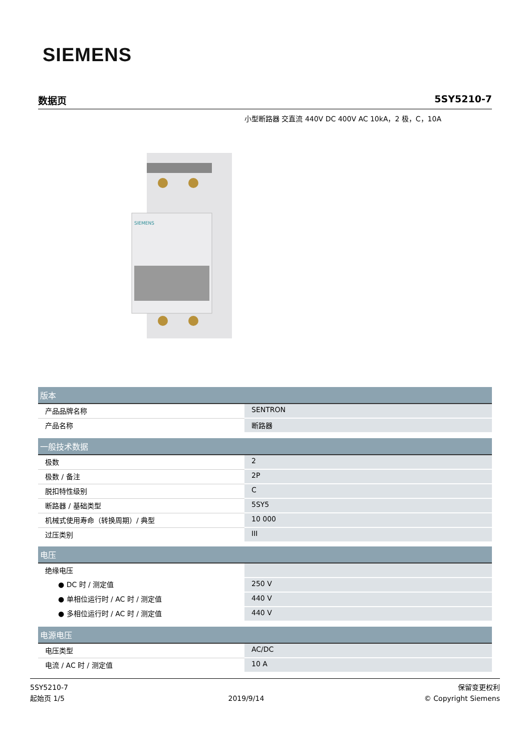SIEMENS
数据页 5SY5210-7
小型断路器 交直流 440V DC 400V AC 10kA，2 极，C，10A
SIEMENS
| 版本 | |
| --- | --- |
| 产品品牌名称 | SENTRON |
| 产品名称 | 断路器 |
| 一般技术数据 | |
| 极数 | 2 |
| 极数 / 备注 | 2P |
| 脱扣特性级别 | C |
| 断路器 / 基础类型 | 5SY5 |
| 机械式使用寿命（转换周期）/ 典型 | 10 000 |
| 过压类别 | III |
| 电压 | |
| 绝缘电压 | |
| ● DC 时 / 测定值 | 250 V |
| ● 单相位运行时 / AC 时 / 测定值 | 440 V |
| ● 多相位运行时 / AC 时 / 测定值 | 440 V |
| 电源电压 | |
| 电压类型 | AC/DC |
| 电流 / AC 时 / 测定值 | 10 A |
5SY5210-7
起始页 1/5
2019/9/14
保留变更权利
© Copyright Siemens